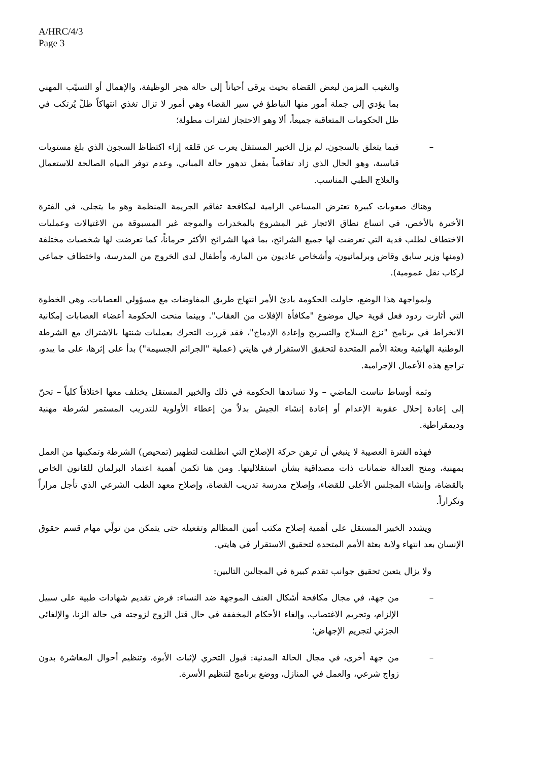A/HRC/4/3
Page 3
والتغيب المزمن لبعض القضاة بحيث يرقى أحياناً إلى حالة هجر الوظيفة، والإهمال أو التسيّب المهني بما يؤدي إلى جملة أمور منها التباطؤ في سير القضاء وهي أمور لا تزال تغذي انتهاكاً ظلّ يُرتكب في ظل الحكومات المتعاقبة جميعاً، ألا وهو الاحتجاز لفترات مطولة؛
– فيما يتعلق بالسجون، لم يزل الخبير المستقل يعرب عن قلقه إزاء اكتظاظ السجون الذي بلغ مستويات قياسية، وهو الحال الذي زاد تفاقماً بفعل تدهور حالة المباني، وعدم توفر المياه الصالحة للاستعمال والعلاج الطبي المناسب.
وهناك صعوبات كبيرة تعترض المساعي الرامية لمكافحة تفاقم الجريمة المنظمة وهو ما يتجلى، في الفترة الأخيرة بالأخص، في اتساع نطاق الاتجار غير المشروع بالمخدرات والموجة غير المسبوقة من الاغتيالات وعمليات الاختطاف لطلب فدية التي تعرضت لها جميع الشرائح، بما فيها الشرائح الأكثر حرماناً، كما تعرضت لها شخصيات مختلفة (ومنها وزير سابق وقاض وبرلمانيون، وأشخاص عاديون من المارة، وأطفال لدى الخروج من المدرسة، واختطاف جماعي لركاب نقل عمومية).
ولمواجهة هذا الوضع، حاولت الحكومة بادئ الأمر انتهاج طريق المفاوضات مع مسؤولي العصابات، وهي الخطوة التي أثارت ردود فعل قوية حيال موضوع "مكافأة الإفلات من العقاب". وبينما منحت الحكومة أعضاء العصابات إمكانية الانخراط في برنامج "نزع السلاح والتسريح وإعادة الإدماج"، فقد قررت التحرك بعمليات شنتها بالاشتراك مع الشرطة الوطنية الهايتية وبعثة الأمم المتحدة لتحقيق الاستقرار في هايتي (عملية "الجرائم الجسيمة") بدأ على إثرها، على ما يبدو، تراجع هذه الأعمال الإجرامية.
وثمة أوساط تناست الماضي – ولا تساندها الحكومة في ذلك والخبير المستقل يختلف معها اختلافاً كلياً – تحنّ إلى إعادة إحلال عقوبة الإعدام أو إعادة إنشاء الجيش بدلاً من إعطاء الأولوية للتدريب المستمر لشرطة مهنية وديمقراطية.
فهذه الفترة العصيبة لا ينبغي أن ترهن حركة الإصلاح التي انطلقت لتطهير (تمحيص) الشرطة وتمكينها من العمل بمهنية، ومنح العدالة ضمانات ذات مصداقية بشأن استقلاليتها. ومن هنا تكمن أهمية اعتماد البرلمان للقانون الخاص بالقضاة، وإنشاء المجلس الأعلى للقضاء، وإصلاح مدرسة تدريب القضاة، وإصلاح معهد الطب الشرعي الذي تأجل مراراً وتكراراً.
ويشدد الخبير المستقل على أهمية إصلاح مكتب أمين المظالم وتفعيله حتى يتمكن من تولّي مهام قسم حقوق الإنسان بعد انتهاء ولاية بعثة الأمم المتحدة لتحقيق الاستقرار في هايتي.
ولا يزال يتعين تحقيق جوانب تقدم كبيرة في المجالين التاليين:
– من جهة، في مجال مكافحة أشكال العنف الموجهة ضد النساء: فرض تقديم شهادات طبية على سبيل الإلزام، وتجريم الاغتصاب، وإلغاء الأحكام المخففة في حال قتل الزوج لزوجته في حالة الزنا، والإلغائي الجزئي لتجريم الإجهاض؛
– من جهة أخرى، في مجال الحالة المدنية: قبول التحري لإثبات الأبوة، وتنظيم أحوال المعاشرة بدون زواج شرعي، والعمل في المنازل، ووضع برنامج لتنظيم الأسرة.